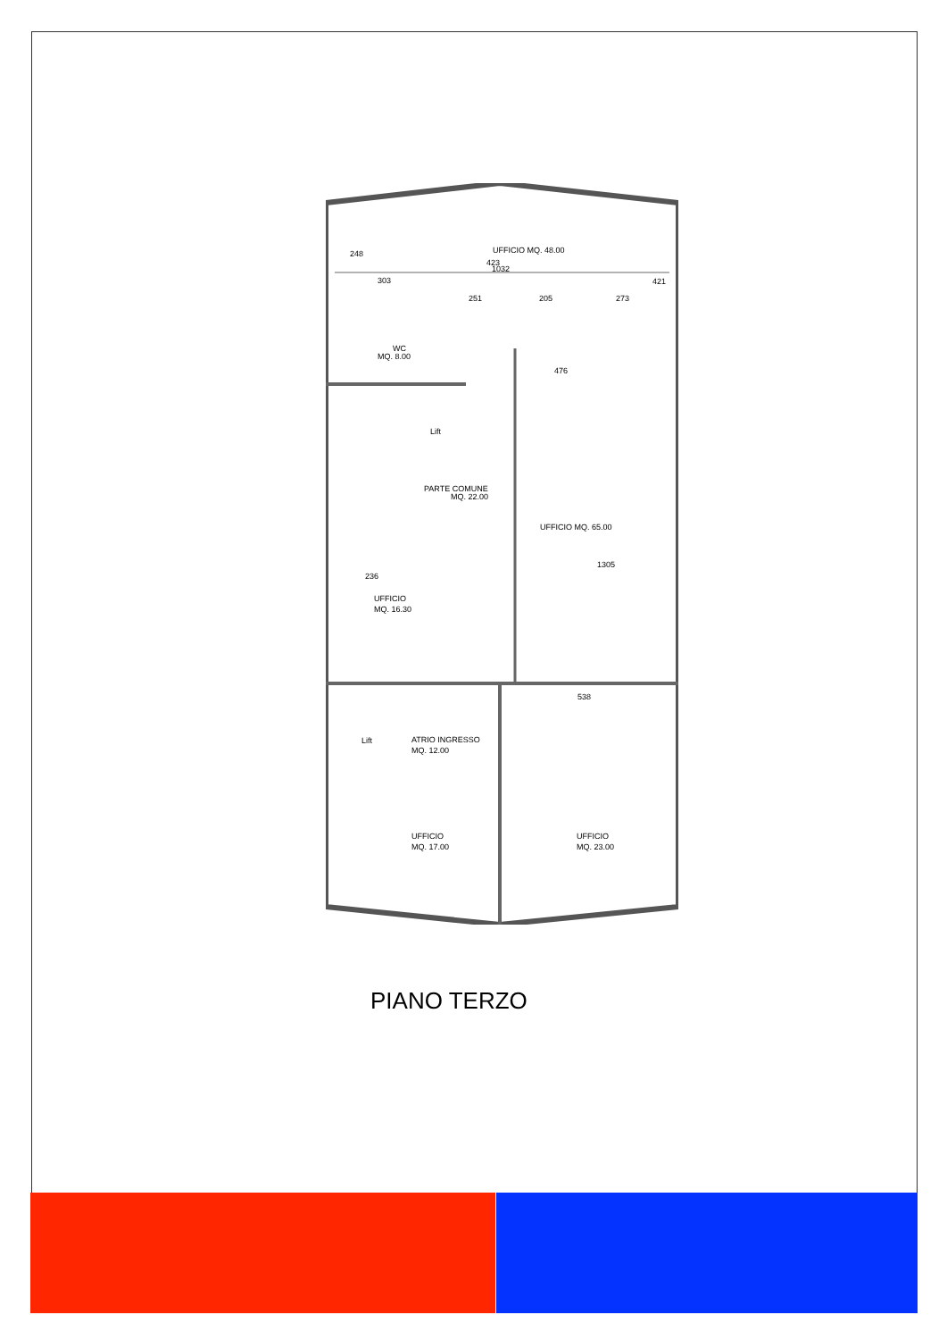UFFICIO MQ. 48.00
1032
303
251
205
273
WC
MQ. 8.00
476
Lift
PARTE COMUNE
MQ. 22.00
UFFICIO MQ. 65.00
236
UFFICIO
MQ. 16.30
538
Lift
ATRIO INGRESSO
MQ. 12.00
UFFICIO
MQ. 17.00
UFFICIO
MQ. 23.00
248
423
421
1305
PIANO TERZO